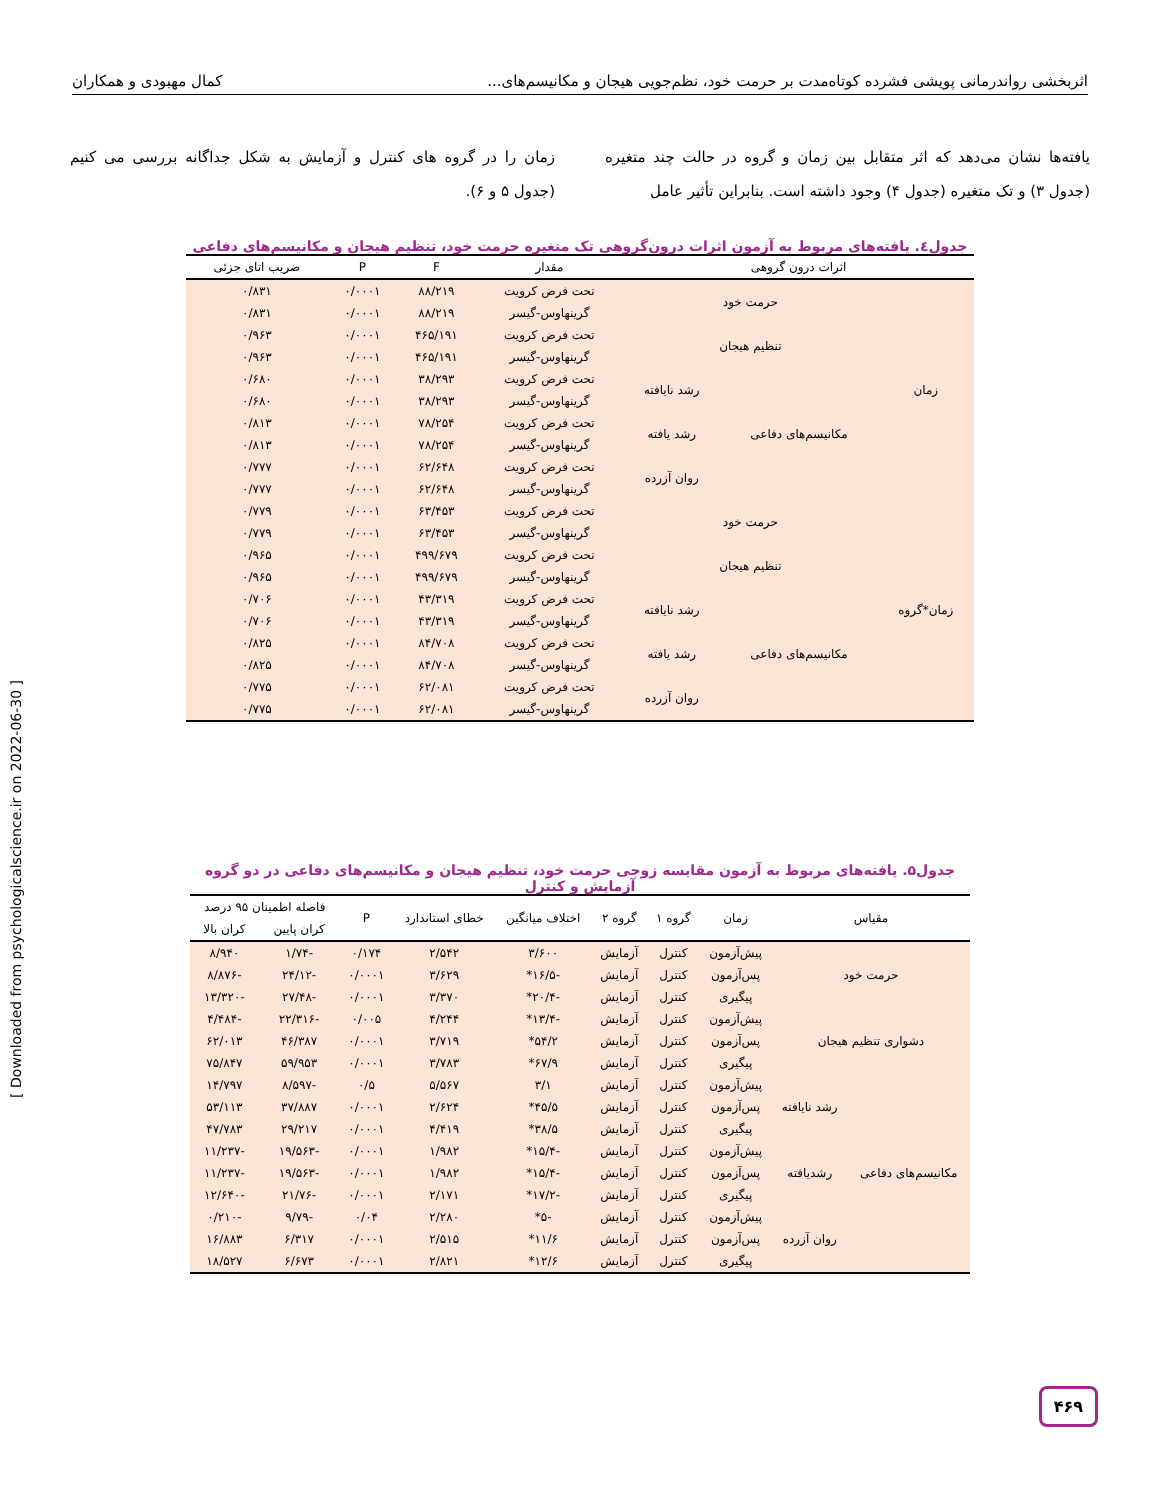اثربخشی رواندرمانی پویشی فشرده کوتاه‌مدت بر حرمت خود، نظم‌جویی هیجان و مکانیسم‌های... کمال مهبودی و همکاران
یافته‌ها نشان می‌دهد که اثر متقابل بین زمان و گروه در حالت چند متغیره (جدول ۳) و تک متغیره (جدول ۴) وجود داشته است. بنابراین تأثیر عامل
زمان را در گروه های کنترل و آزمایش به شکل جداگانه بررسی می کنیم (جدول ۵ و ۶).
جدول٤. یافته‌های مربوط به آزمون اثرات درون‌گروهی تک متغیره حرمت خود، تنظیم هیجان و مکانیسم‌های دفاعی
| اثرات درون گروهی | | | مقدار | F | P | ضریب اتای جزئی |
| --- | --- | --- | --- | --- | --- | --- |
| زمان | حرمت خود | | تحت فرض کرویت | ۸۸/۲۱۹ | ۰/۰۰۰۱ | ۰/۸۳۱ |
| | | | گرینهاوس-گیسر | ۸۸/۲۱۹ | ۰/۰۰۰۱ | ۰/۸۳۱ |
| | تنظیم هیجان | | تحت فرض کرویت | ۴۶۵/۱۹۱ | ۰/۰۰۰۱ | ۰/۹۶۳ |
| | | | گرینهاوس-گیسر | ۴۶۵/۱۹۱ | ۰/۰۰۰۱ | ۰/۹۶۳ |
| | مکانیسم‌های دفاعی | رشد نایافته | تحت فرض کرویت | ۳۸/۲۹۳ | ۰/۰۰۰۱ | ۰/۶۸۰ |
| | | | گرینهاوس-گیسر | ۳۸/۲۹۳ | ۰/۰۰۰۱ | ۰/۶۸۰ |
| | | رشد یافته | تحت فرض کرویت | ۷۸/۲۵۴ | ۰/۰۰۰۱ | ۰/۸۱۳ |
| | | | گرینهاوس-گیسر | ۷۸/۲۵۴ | ۰/۰۰۰۱ | ۰/۸۱۳ |
| | | روان آزرده | تحت فرض کرویت | ۶۲/۶۴۸ | ۰/۰۰۰۱ | ۰/۷۷۷ |
| | | | گرینهاوس-گیسر | ۶۲/۶۴۸ | ۰/۰۰۰۱ | ۰/۷۷۷ |
| زمان*گروه | حرمت خود | | تحت فرض کرویت | ۶۳/۴۵۳ | ۰/۰۰۰۱ | ۰/۷۷۹ |
| | | | گرینهاوس-گیسر | ۶۳/۴۵۳ | ۰/۰۰۰۱ | ۰/۷۷۹ |
| | تنظیم هیجان | | تحت فرض کرویت | ۴۹۹/۶۷۹ | ۰/۰۰۰۱ | ۰/۹۶۵ |
| | | | گرینهاوس-گیسر | ۴۹۹/۶۷۹ | ۰/۰۰۰۱ | ۰/۹۶۵ |
| | مکانیسم‌های دفاعی | رشد نایافته | تحت فرض کرویت | ۴۳/۳۱۹ | ۰/۰۰۰۱ | ۰/۷۰۶ |
| | | | گرینهاوس-گیسر | ۴۳/۳۱۹ | ۰/۰۰۰۱ | ۰/۷۰۶ |
| | | رشد یافته | تحت فرض کرویت | ۸۴/۷۰۸ | ۰/۰۰۰۱ | ۰/۸۲۵ |
| | | | گرینهاوس-گیسر | ۸۴/۷۰۸ | ۰/۰۰۰۱ | ۰/۸۲۵ |
| | | روان آزرده | تحت فرض کرویت | ۶۲/۰۸۱ | ۰/۰۰۰۱ | ۰/۷۷۵ |
| | | | گرینهاوس-گیسر | ۶۲/۰۸۱ | ۰/۰۰۰۱ | ۰/۷۷۵ |
جدول۵. یافته‌های مربوط به آزمون مقایسه زوجی حرمت خود، تنظیم هیجان و مکانیسم‌های دفاعی در دو گروه آزمایش و کنترل
| مقیاس | | زمان | گروه ۱ | گروه ۲ | اختلاف میانگین | خطای استاندارد | P | فاصله اطمینان ۹۵ درصد | |
| --- | --- | --- | --- | --- | --- | --- | --- | --- | --- |
| | | | | | | | | کران پایین | کران بالا |
| حرمت خود | | پیش‌آزمون | کنترل | آزمایش | ۳/۶۰۰ | ۲/۵۴۲ | ۰/۱۷۴ | -۱/۷۴ | ۸/۹۴۰ |
| | | پس‌آزمون | کنترل | آزمایش | -۱۶/۵* | ۳/۶۲۹ | ۰/۰۰۰۱ | -۲۴/۱۲ | -۸/۸۷۶ |
| | | پیگیری | کنترل | آزمایش | -۲۰/۴* | ۳/۳۷۰ | ۰/۰۰۰۱ | -۲۷/۴۸ | -۱۳/۳۲۰ |
| دشواری تنظیم هیجان | | پیش‌آزمون | کنترل | آزمایش | -۱۳/۴* | ۴/۲۴۴ | ۰/۰۰۵ | -۲۲/۳۱۶ | -۴/۴۸۴ |
| | | پس‌آزمون | کنترل | آزمایش | ۵۴/۲* | ۳/۷۱۹ | ۰/۰۰۰۱ | ۴۶/۳۸۷ | ۶۲/۰۱۳ |
| | | پیگیری | کنترل | آزمایش | ۶۷/۹* | ۳/۷۸۳ | ۰/۰۰۰۱ | ۵۹/۹۵۳ | ۷۵/۸۴۷ |
| مکانیسم‌های دفاعی | رشد نایافته | پیش‌آزمون | کنترل | آزمایش | ۳/۱ | ۵/۵۶۷ | ۰/۵ | -۸/۵۹۷ | ۱۴/۷۹۷ |
| | | پس‌آزمون | کنترل | آزمایش | ۴۵/۵* | ۲/۶۲۴ | ۰/۰۰۰۱ | ۳۷/۸۸۷ | ۵۳/۱۱۳ |
| | | پیگیری | کنترل | آزمایش | ۳۸/۵* | ۴/۴۱۹ | ۰/۰۰۰۱ | ۲۹/۲۱۷ | ۴۷/۷۸۳ |
| | رشدیافته | پیش‌آزمون | کنترل | آزمایش | -۱۵/۴* | ۱/۹۸۲ | ۰/۰۰۰۱ | -۱۹/۵۶۳ | -۱۱/۲۳۷ |
| | | پس‌آزمون | کنترل | آزمایش | -۱۵/۴* | ۱/۹۸۲ | ۰/۰۰۰۱ | -۱۹/۵۶۳ | -۱۱/۲۳۷ |
| | | پیگیری | کنترل | آزمایش | -۱۷/۲* | ۲/۱۷۱ | ۰/۰۰۰۱ | -۲۱/۷۶ | -۱۲/۶۴۰ |
| | روان آزرده | پیش‌آزمون | کنترل | آزمایش | -۵* | ۲/۲۸۰ | ۰/۰۴ | -۹/۷۹ | -۰/۲۱۰ |
| | | پس‌آزمون | کنترل | آزمایش | ۱۱/۶* | ۲/۵۱۵ | ۰/۰۰۰۱ | ۶/۳۱۷ | ۱۶/۸۸۳ |
| | | پیگیری | کنترل | آزمایش | ۱۲/۶* | ۲/۸۲۱ | ۰/۰۰۰۱ | ۶/۶۷۳ | ۱۸/۵۲۷ |
[ Downloaded from psychologicalscience.ir on 2022-06-30 ]
۴۶۹